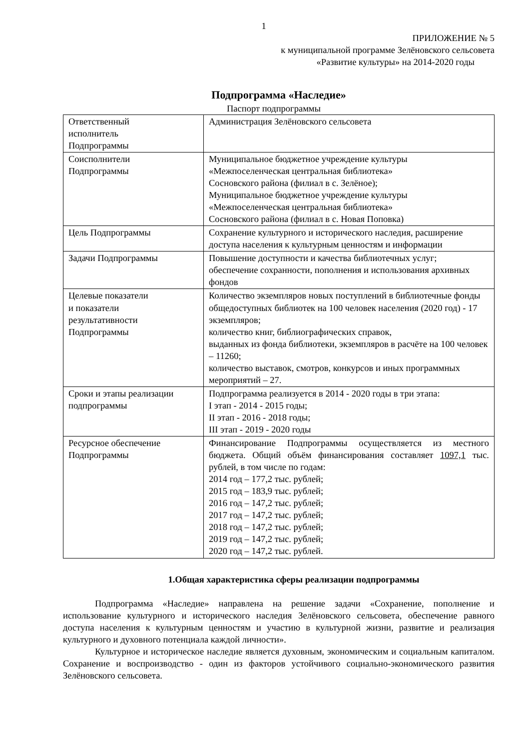1
ПРИЛОЖЕНИЕ № 5
к муниципальной программе Зелёновского сельсовета
«Развитие культуры» на 2014-2020 годы
Подпрограмма «Наследие»
Паспорт подпрограммы
| Ответственный исполнитель Подпрограммы | Администрация Зелёновского сельсовета |
| Соисполнители Подпрограммы | Муниципальное бюджетное учреждение культуры «Межпоселенческая центральная библиотека» Сосновского района (филиал в с. Зелёное); Муниципальное бюджетное учреждение культуры «Межпоселенческая центральная библиотека» Сосновского района (филиал в с. Новая Поповка) |
| Цель Подпрограммы | Сохранение культурного и исторического наследия, расширение доступа населения к культурным ценностям и информации |
| Задачи Подпрограммы | Повышение доступности и качества библиотечных услуг; обеспечение сохранности, пополнения и использования архивных фондов |
| Целевые показатели и показатели результативности Подпрограммы | Количество экземпляров новых поступлений в библиотечные фонды общедоступных библиотек на 100 человек населения (2020 год) - 17 экземпляров; количество книг, библиографических справок, выданных из фонда библиотеки, экземпляров в расчёте на 100 человек – 11260; количество выставок, смотров, конкурсов и иных программных мероприятий – 27. |
| Сроки и этапы реализации подпрограммы | Подпрограмма реализуется в 2014 - 2020 годы в три этапа: I этап - 2014 - 2015 годы; II этап - 2016 - 2018 годы; III этап - 2019 - 2020 годы |
| Ресурсное обеспечение Подпрограммы | Финансирование Подпрограммы осуществляется из местного бюджета. Общий объём финансирования составляет 1097,1 тыс. рублей, в том числе по годам: 2014 год – 177,2 тыс. рублей; 2015 год – 183,9 тыс. рублей; 2016 год – 147,2 тыс. рублей; 2017 год – 147,2 тыс. рублей; 2018 год – 147,2 тыс. рублей; 2019 год – 147,2 тыс. рублей; 2020 год – 147,2 тыс. рублей. |
1.Общая характеристика сферы реализации подпрограммы
Подпрограмма «Наследие» направлена на решение задачи «Сохранение, пополнение и использование культурного и исторического наследия Зелёновского сельсовета, обеспечение равного доступа населения к культурным ценностям и участию в культурной жизни, развитие и реализация культурного и духовного потенциала каждой личности».
Культурное и историческое наследие является духовным, экономическим и социальным капиталом. Сохранение и воспроизводство - один из факторов устойчивого социально-экономического развития Зелёновского сельсовета.